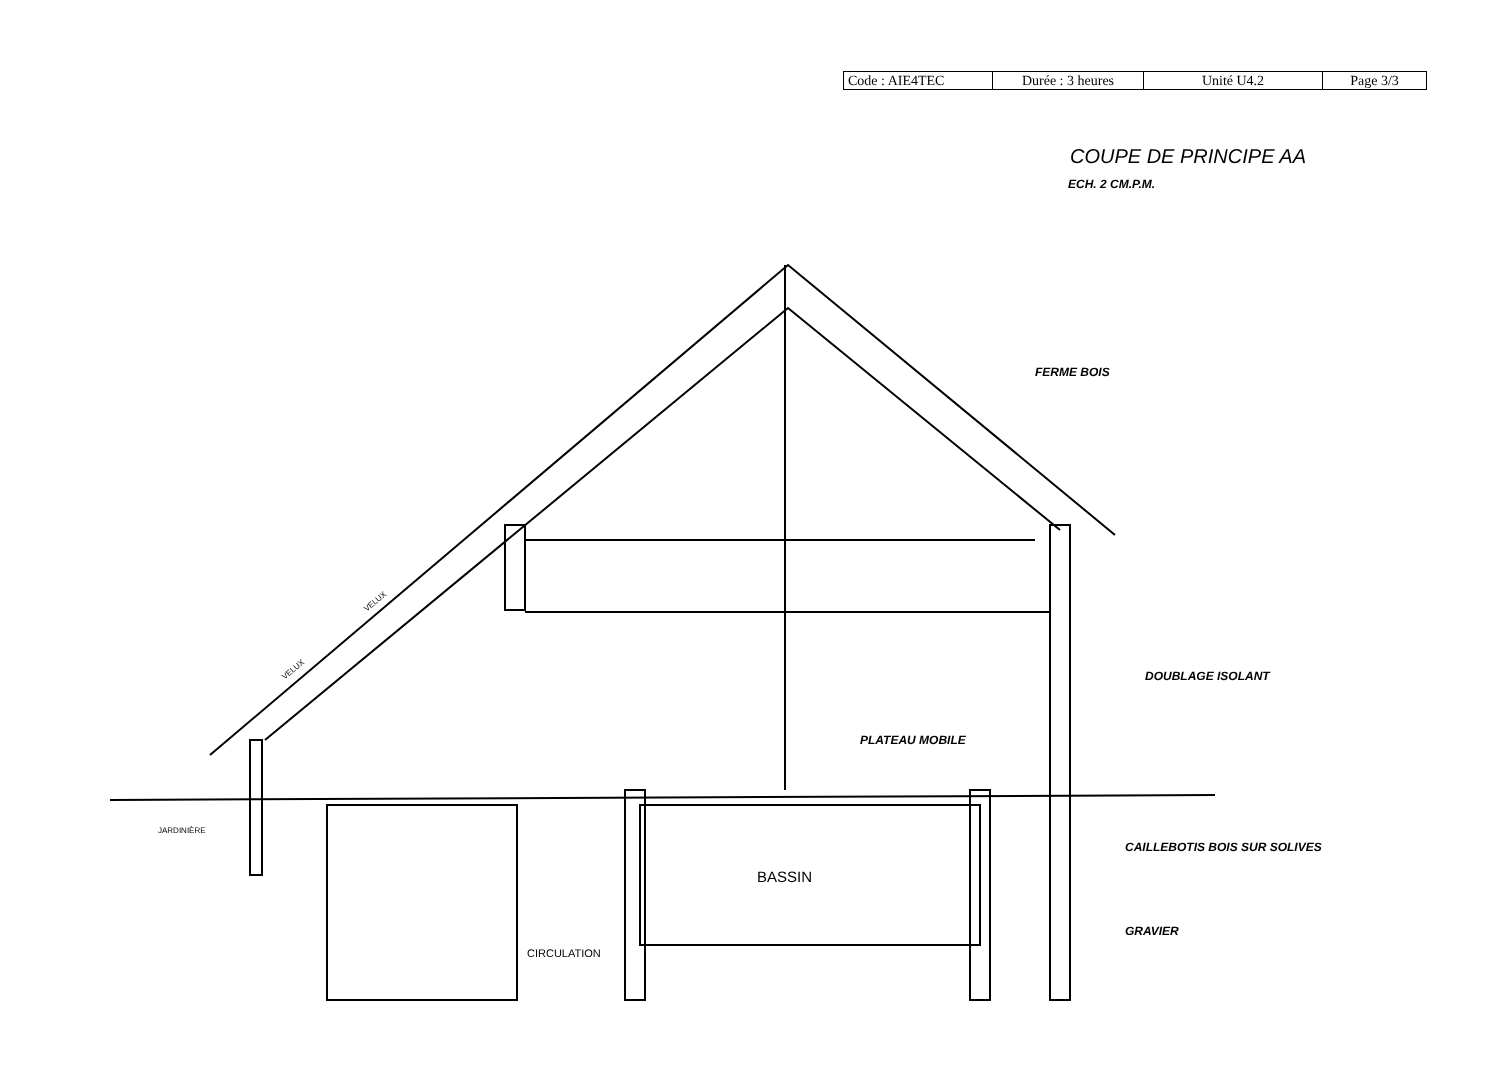| Code : AIE4TEC | Durée : 3 heures | Unité U4.2 | Page 3/3 |
COUPE DE PRINCIPE AA
ECH. 2 CM.P.M.
FERME BOIS
DOUBLAGE ISOLANT
PLATEAU MOBILE
CAILLEBOTIS BOIS SUR SOLIVES
GRAVIER
JARDINIÈRE
VELUX
VELUX
BASSIN
CIRCULATION